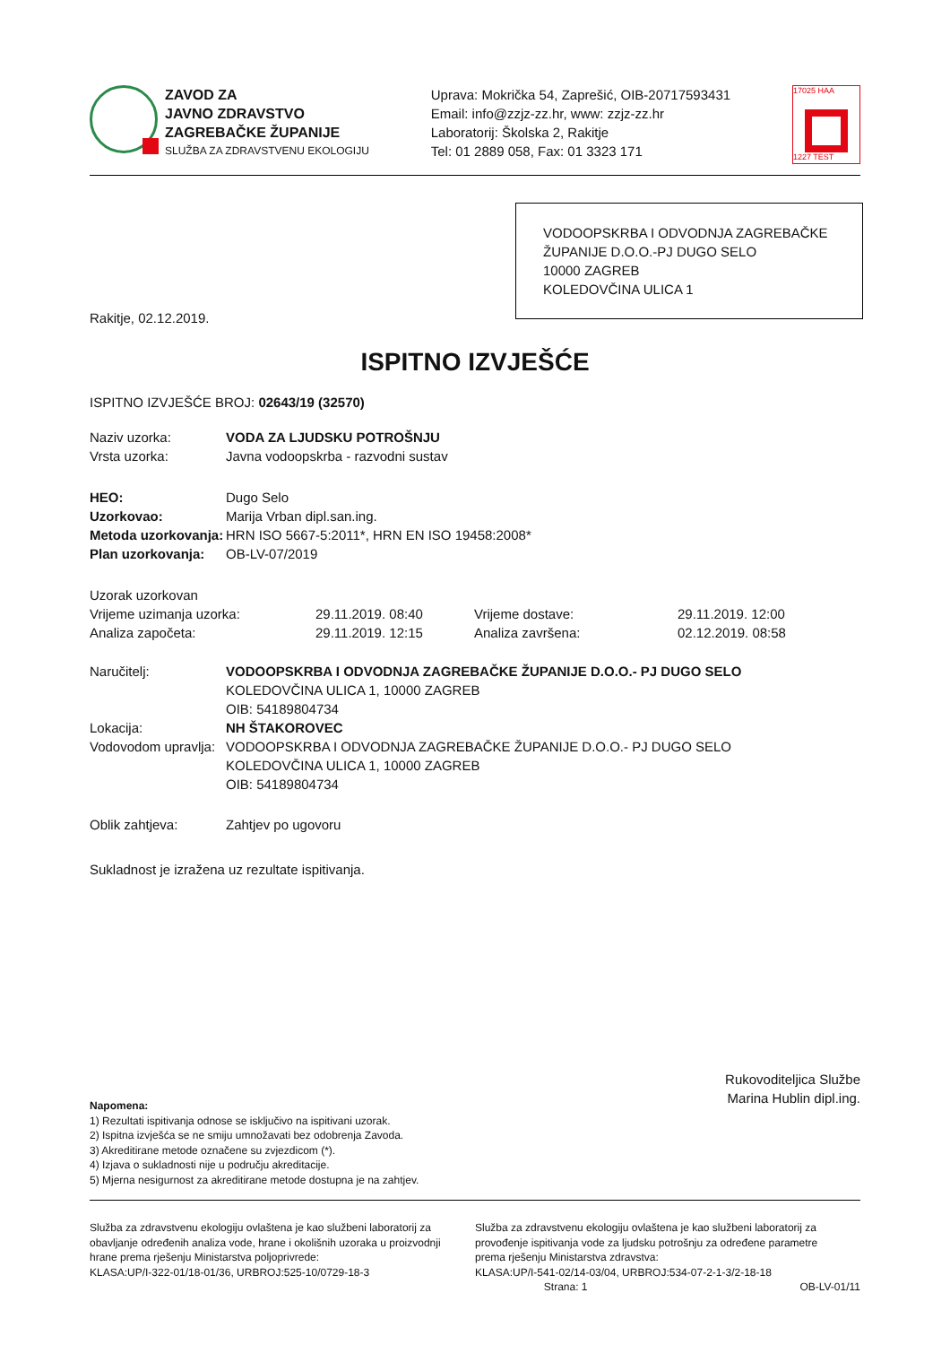ZAVOD ZA
JAVNO ZDRAVSTVO
ZAGREBAČKE ŽUPANIJE
SLUŽBA ZA ZDRAVSTVENU EKOLOGIJU
Uprava: Mokrička 54, Zaprešić, OIB-20717593431
Email: info@zzjz-zz.hr, www: zzjz-zz.hr
Laboratorij: Školska 2, Rakitje
Tel: 01 2889 058, Fax: 01 3323 171
17025 HAA
1227 TEST
VODOOPSKRBA I ODVODNJA ZAGREBAČKE ŽUPANIJE D.O.O.-PJ DUGO SELO
10000 ZAGREB
KOLEDOVČINA ULICA 1
Rakitje, 02.12.2019.
ISPITNO IZVJEŠĆE
ISPITNO IZVJEŠĆE BROJ: 02643/19 (32570)
| Naziv uzorka: | VODA ZA LJUDSKU POTROŠNJU |
| Vrsta uzorka: | Javna vodoopskrba - razvodni sustav |
| HEO: | Dugo Selo |
| Uzorkovao: | Marija Vrban dipl.san.ing. |
| Metoda uzorkovanja: | HRN ISO 5667-5:2011*, HRN EN ISO 19458:2008* |
| Plan uzorkovanja: | OB-LV-07/2019 |
| Uzorak uzorkovan | | | |
| Vrijeme uzimanja uzorka: | 29.11.2019. 08:40 | Vrijeme dostave: | 29.11.2019. 12:00 |
| Analiza započeta: | 29.11.2019. 12:15 | Analiza završena: | 02.12.2019. 08:58 |
| Naručitelj: | VODOOPSKRBA I ODVODNJA ZAGREBAČKE ŽUPANIJE D.O.O.- PJ DUGO SELO KOLEDOVČINA ULICA 1, 10000 ZAGREB OIB: 54189804734 |
| Lokacija: | NH ŠTAKOROVEC |
| Vodovodom upravlja: | VODOOPSKRBA I ODVODNJA ZAGREBAČKE ŽUPANIJE D.O.O.- PJ DUGO SELO KOLEDOVČINA ULICA 1, 10000 ZAGREB OIB: 54189804734 |
| Oblik zahtjeva: | Zahtjev po ugovoru |
Sukladnost je izražena uz rezultate ispitivanja.
Rukovoditeljica Službe
Marina Hublin dipl.ing.
Napomena:
1) Rezultati ispitivanja odnose se isključivo na ispitivani uzorak.
2) Ispitna izvješća se ne smiju umnožavati bez odobrenja Zavoda.
3) Akreditirane metode označene su zvjezdicom (*).
4) Izjava o sukladnosti nije u području akreditacije.
5) Mjerna nesigurnost za akreditirane metode dostupna je na zahtjev.
Služba za zdravstvenu ekologiju ovlaštena je kao službeni laboratorij za obavljanje određenih analiza vode, hrane i okolišnih uzoraka u proizvodnji hrane prema rješenju Ministarstva poljoprivrede:
KLASA:UP/I-322-01/18-01/36, URBROJ:525-10/0729-18-3
Služba za zdravstvenu ekologiju ovlaštena je kao službeni laboratorij za provođenje ispitivanja vode za ljudsku potrošnju za određene parametre prema rješenju Ministarstva zdravstva:
KLASA:UP/I-541-02/14-03/04, URBROJ:534-07-2-1-3/2-18-18
Strana: 1 OB-LV-01/11